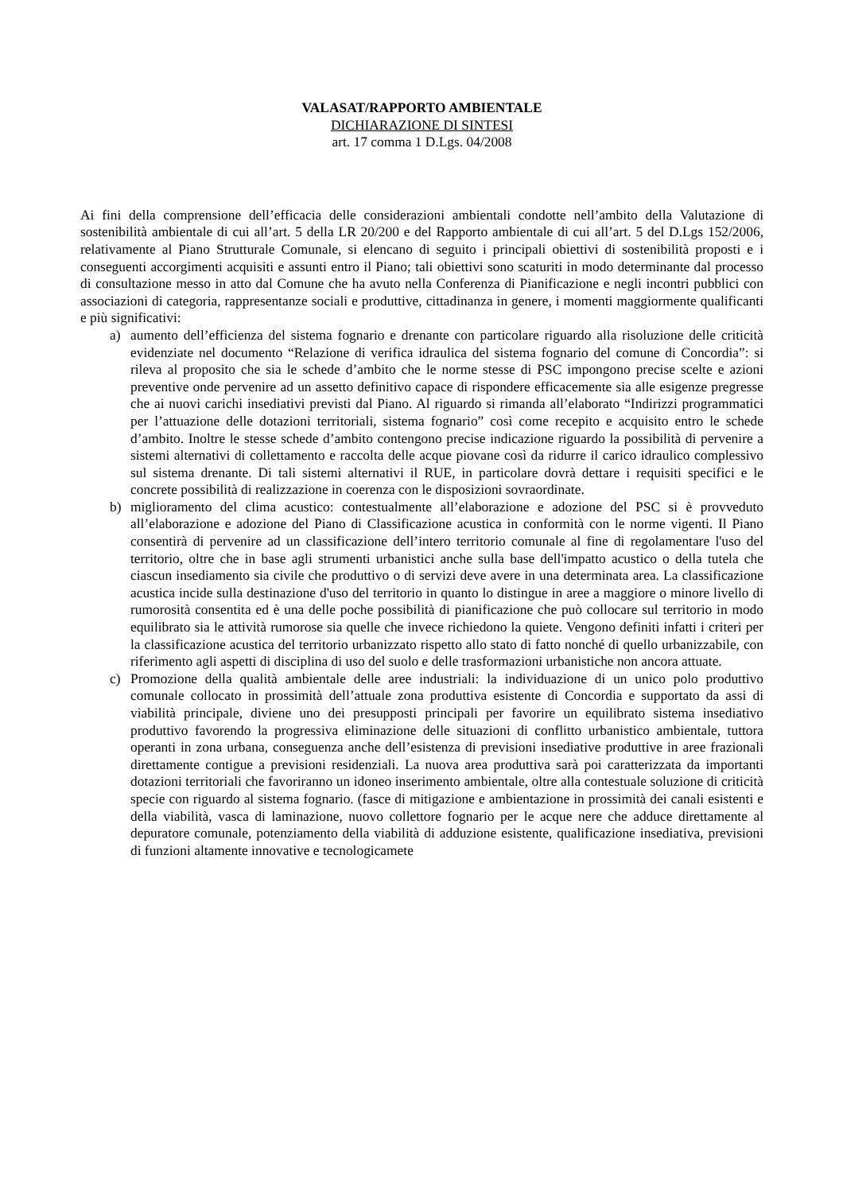VALASAT/RAPPORTO AMBIENTALE
DICHIARAZIONE DI SINTESI
art. 17 comma 1 D.Lgs. 04/2008
Ai fini della comprensione dell’efficacia delle considerazioni ambientali condotte nell’ambito della Valutazione di sostenibilità ambientale di cui all’art. 5 della LR 20/200 e del Rapporto ambientale di cui all’art. 5 del D.Lgs 152/2006, relativamente al Piano Strutturale Comunale, si elencano di seguito i principali obiettivi di sostenibilità proposti e i conseguenti accorgimenti acquisiti e assunti entro il Piano; tali obiettivi sono scaturiti in modo determinante dal processo di consultazione messo in atto dal Comune che ha avuto nella Conferenza di Pianificazione e negli incontri pubblici con associazioni di categoria, rappresentanze sociali e produttive, cittadinanza in genere, i momenti maggiormente qualificanti e più significativi:
a) aumento dell’efficienza del sistema fognario e drenante con particolare riguardo alla risoluzione delle criticità evidenziate nel documento “Relazione di verifica idraulica del sistema fognario del comune di Concordia”: si rileva al proposito che sia le schede d’ambito che le norme stesse di PSC impongono precise scelte e azioni preventive onde pervenire ad un assetto definitivo capace di rispondere efficacemente sia alle esigenze pregresse che ai nuovi carichi insediativi previsti dal Piano. Al riguardo si rimanda all’elaborato “Indirizzi programmatici per l’attuazione delle dotazioni territoriali, sistema fognario” così come recepito e acquisito entro le schede d’ambito. Inoltre le stesse schede d’ambito contengono precise indicazione riguardo la possibilità di pervenire a sistemi alternativi di collettamento e raccolta delle acque piovane così da ridurre il carico idraulico complessivo sul sistema drenante. Di tali sistemi alternativi il RUE, in particolare dovrà dettare i requisiti specifici e le concrete possibilità di realizzazione in coerenza con le disposizioni sovraordinate.
b) miglioramento del clima acustico: contestualmente all’elaborazione e adozione del PSC si è provveduto all’elaborazione e adozione del Piano di Classificazione acustica in conformità con le norme vigenti. Il Piano consentirà di pervenire ad un classificazione dell’intero territorio comunale al fine di regolamentare l'uso del territorio, oltre che in base agli strumenti urbanistici anche sulla base dell'impatto acustico o della tutela che ciascun insediamento sia civile che produttivo o di servizi deve avere in una determinata area. La classificazione acustica incide sulla destinazione d'uso del territorio in quanto lo distingue in aree a maggiore o minore livello di rumorosità consentita ed è una delle poche possibilità di pianificazione che può collocare sul territorio in modo equilibrato sia le attività rumorose sia quelle che invece richiedono la quiete. Vengono definiti infatti i criteri per la classificazione acustica del territorio urbanizzato rispetto allo stato di fatto nonché di quello urbanizzabile, con riferimento agli aspetti di disciplina di uso del suolo e delle trasformazioni urbanistiche non ancora attuate.
c) Promozione della qualità ambientale delle aree industriali: la individuazione di un unico polo produttivo comunale collocato in prossimità dell’attuale zona produttiva esistente di Concordia e supportato da assi di viabilità principale, diviene uno dei presupposti principali per favorire un equilibrato sistema insediativo produttivo favorendo la progressiva eliminazione delle situazioni di conflitto urbanistico ambientale, tuttora operanti in zona urbana, conseguenza anche dell’esistenza di previsioni insediative produttive in aree frazionali direttamente contigue a previsioni residenziali. La nuova area produttiva sarà poi caratterizzata da importanti dotazioni territoriali che favoriranno un idoneo inserimento ambientale, oltre alla contestuale soluzione di criticità specie con riguardo al sistema fognario. (fasce di mitigazione e ambientazione in prossimità dei canali esistenti e della viabilità, vasca di laminazione, nuovo collettore fognario per le acque nere che adduce direttamente al depuratore comunale, potenziamento della viabilità di adduzione esistente, qualificazione insediativa, previsioni di funzioni altamente innovative e tecnologicamete